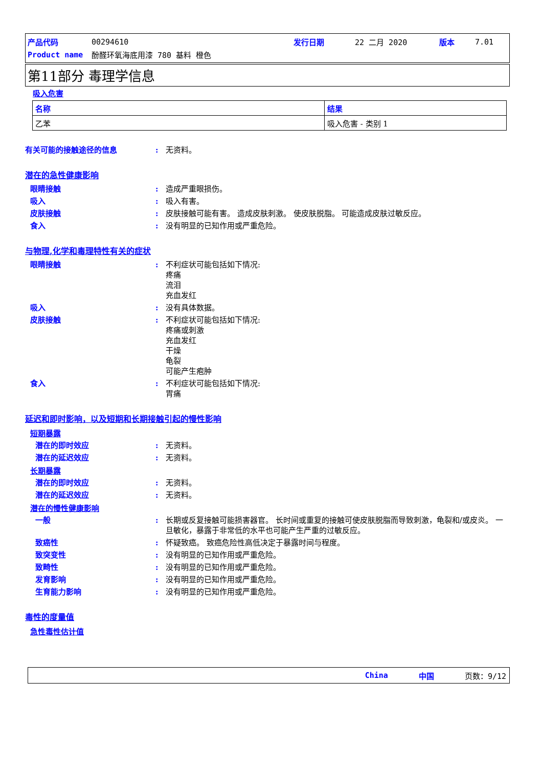产品代码 00294610 发行日期 22 二月 2020 版本 7.01
Product name 酚醛环氧海底用漆 780 基料 橙色
第11部分 毒理学信息
吸入危害
| 名称 | 结果 |
| --- | --- |
| 乙苯 | 吸入危害 - 类别 1 |
有关可能的接触途径的信息: 无资料。
潜在的急性健康影响
眼睛接触: 造成严重眼损伤。
吸入: 吸入有害。
皮肤接触: 皮肤接触可能有害。 造成皮肤刺激。 使皮肤脱脂。 可能造成皮肤过敏反应。
食入: 没有明显的已知作用或严重危险。
与物理,化学和毒理特性有关的症状
眼睛接触: 不利症状可能包括如下情况:
疼痛
流泪
充血发红
吸入: 没有具体数据。
皮肤接触: 不利症状可能包括如下情况:
疼痛或刺激
充血发红
干燥
龟裂
可能产生疱肿
食入: 不利症状可能包括如下情况:
胃痛
延迟和即时影响，以及短期和长期接触引起的慢性影响
短期暴露
潜在的即时效应: 无资料。
潜在的延迟效应: 无资料。
长期暴露
潜在的即时效应: 无资料。
潜在的延迟效应: 无资料。
潜在的慢性健康影响
一般: 长期或反复接触可能损害器官。 长时间或重复的接触可使皮肤脱脂而导致刺激，龟裂和/或皮炎。 一旦敏化，暴露于非常低的水平也可能产生严重的过敏反应。
致癌性: 怀疑致癌。 致癌危险性高低决定于暴露时间与程度。
致突变性: 没有明显的已知作用或严重危险。
致畸性: 没有明显的已知作用或严重危险。
发育影响: 没有明显的已知作用或严重危险。
生育能力影响: 没有明显的已知作用或严重危险。
毒性的度量值
急性毒性估计值
China 中国 页数：9/12